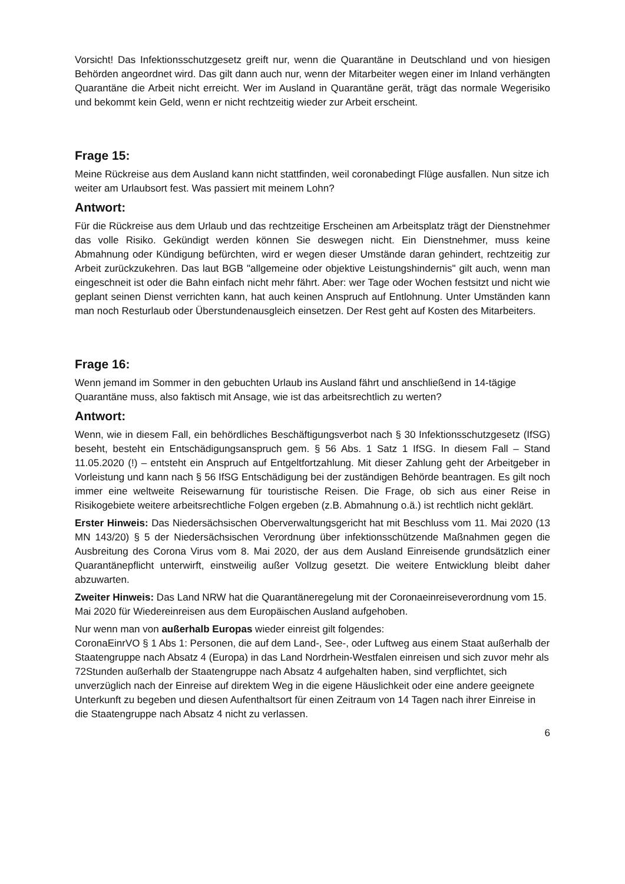Vorsicht! Das Infektionsschutzgesetz greift nur, wenn die Quarantäne in Deutschland und von hiesigen Behörden angeordnet wird. Das gilt dann auch nur, wenn der Mitarbeiter wegen einer im Inland verhängten Quarantäne die Arbeit nicht erreicht. Wer im Ausland in Quarantäne gerät, trägt das normale Wegerisiko und bekommt kein Geld, wenn er nicht rechtzeitig wieder zur Arbeit erscheint.
Frage 15:
Meine Rückreise aus dem Ausland kann nicht stattfinden, weil coronabedingt Flüge ausfallen. Nun sitze ich weiter am Urlaubsort fest. Was passiert mit meinem Lohn?
Antwort:
Für die Rückreise aus dem Urlaub und das rechtzeitige Erscheinen am Arbeitsplatz trägt der Dienstnehmer das volle Risiko. Gekündigt werden können Sie deswegen nicht. Ein Dienstnehmer, muss keine Abmahnung oder Kündigung befürchten, wird er wegen dieser Umstände daran gehindert, rechtzeitig zur Arbeit zurückzukehren. Das laut BGB "allgemeine oder objektive Leistungshindernis" gilt auch, wenn man eingeschneit ist oder die Bahn einfach nicht mehr fährt. Aber: wer Tage oder Wochen festsitzt und nicht wie geplant seinen Dienst verrichten kann, hat auch keinen Anspruch auf Entlohnung. Unter Umständen kann man noch Resturlaub oder Überstundenausgleich einsetzen. Der Rest geht auf Kosten des Mitarbeiters.
Frage 16:
Wenn jemand im Sommer in den gebuchten Urlaub ins Ausland fährt und anschließend in 14-tägige Quarantäne muss, also faktisch mit Ansage, wie ist das arbeitsrechtlich zu werten?
Antwort:
Wenn, wie in diesem Fall, ein behördliches Beschäftigungsverbot nach § 30 Infektionsschutzgesetz (IfSG) beseht, besteht ein Entschädigungsanspruch gem. § 56 Abs. 1 Satz 1 IfSG. In diesem Fall – Stand 11.05.2020 (!) – entsteht ein Anspruch auf Entgeltfortzahlung. Mit dieser Zahlung geht der Arbeitgeber in Vorleistung und kann nach § 56 IfSG Entschädigung bei der zuständigen Behörde beantragen. Es gilt noch immer eine weltweite Reisewarnung für touristische Reisen. Die Frage, ob sich aus einer Reise in Risikogebiete weitere arbeitsrechtliche Folgen ergeben (z.B. Abmahnung o.ä.) ist rechtlich nicht geklärt.
Erster Hinweis: Das Niedersächsischen Oberverwaltungsgericht hat mit Beschluss vom 11. Mai 2020 (13 MN 143/20) § 5 der Niedersächsischen Verordnung über infektionsschützende Maßnahmen gegen die Ausbreitung des Corona Virus vom 8. Mai 2020, der aus dem Ausland Einreisende grundsätzlich einer Quarantänepflicht unterwirft, einstweilig außer Vollzug gesetzt. Die weitere Entwicklung bleibt daher abzuwarten.
Zweiter Hinweis: Das Land NRW hat die Quarantäneregelung mit der Coronaeinreiseverordnung vom 15. Mai 2020 für Wiedereinreisen aus dem Europäischen Ausland aufgehoben.
Nur wenn man von außerhalb Europas wieder einreist gilt folgendes:
CoronaEinrVO § 1 Abs 1: Personen, die auf dem Land-, See-, oder Luftweg aus einem Staat außerhalb der Staatengruppe nach Absatz 4 (Europa) in das Land Nordrhein-Westfalen einreisen und sich zuvor mehr als 72Stunden außerhalb der Staatengruppe nach Absatz 4 aufgehalten haben, sind verpflichtet, sich unverzüglich nach der Einreise auf direktem Weg in die eigene Häuslichkeit oder eine andere geeignete Unterkunft zu begeben und diesen Aufenthaltsort für einen Zeitraum von 14 Tagen nach ihrer Einreise in die Staatengruppe nach Absatz 4 nicht zu verlassen.
6